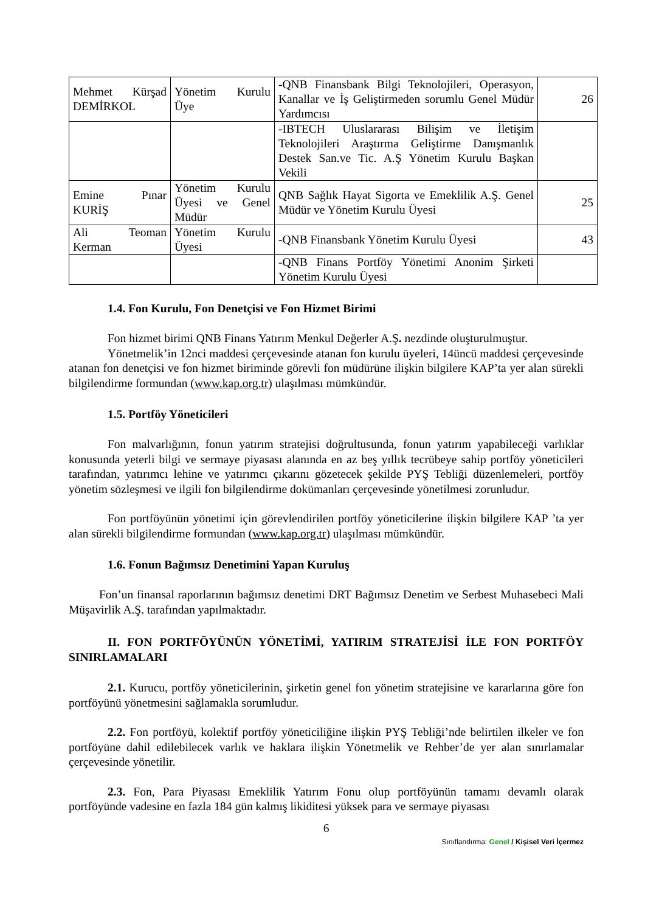| Mehmet Kürşad DEMİRKOL | Yönetim Kurulu Üye | -QNB Finansbank Bilgi Teknolojileri, Operasyon, Kanallar ve İş Geliştirmeden sorumlu Genel Müdür Yardımcısı | 26 |
| | | -IBTECH Uluslararası Bilişim ve İletişim Teknolojileri Araştırma Geliştirme Danışmanlık Destek San.ve Tic. A.Ş Yönetim Kurulu Başkan Vekili | |
| Emine Pınar KURİŞ | Yönetim Kurulu Üyesi ve Genel Müdür | QNB Sağlık Hayat Sigorta ve Emeklilik A.Ş. Genel Müdür ve Yönetim Kurulu Üyesi | 25 |
| Ali Teoman Kerman | Yönetim Kurulu Üyesi | -QNB Finansbank Yönetim Kurulu Üyesi | 43 |
| | | -QNB Finans Portföy Yönetimi Anonim Şirketi Yönetim Kurulu Üyesi | |
1.4. Fon Kurulu, Fon Denetçisi ve Fon Hizmet Birimi
Fon hizmet birimi QNB Finans Yatırım Menkul Değerler A.Ş. nezdinde oluşturulmuştur.
Yönetmelik’in 12nci maddesi çerçevesinde atanan fon kurulu üyeleri, 14üncü maddesi çerçevesinde atanan fon denetçisi ve fon hizmet biriminde görevli fon müdürüne ilişkin bilgilere KAP’ta yer alan sürekli bilgilendirme formundan (www.kap.org.tr) ulaşılması mümkündür.
1.5. Portföy Yöneticileri
Fon malvarlığının, fonun yatırım stratejisi doğrultusunda, fonun yatırım yapabileceği varlıklar konusunda yeterli bilgi ve sermaye piyasası alanında en az beş yıllık tecrübeye sahip portföy yöneticileri tarafından, yatırımcı lehine ve yatırımcı çıkarını gözetecek şekilde PYŞ Tebliği düzenlemeleri, portföy yönetim sözleşmesi ve ilgili fon bilgilendirme dokümanları çerçevesinde yönetilmesi zorunludur.
Fon portföyünün yönetimi için görevlendirilen portföy yöneticilerine ilişkin bilgilere KAP ’ta yer alan sürekli bilgilendirme formundan (www.kap.org.tr) ulaşılması mümkündür.
1.6. Fonun Bağımsız Denetimini Yapan Kuruluş
Fon’un finansal raporlarının bağımsız denetimi DRT Bağımsız Denetim ve Serbest Muhasebeci Mali Müşavirlik A.Ş. tarafından yapılmaktadır.
II. FON PORTFÖYÜNÜN YÖNETİMİ, YATIRIM STRATEJİSİ İLE FON PORTFÖY SINIRLAMALARI
2.1. Kurucu, portföy yöneticilerinin, şirketin genel fon yönetim stratejisine ve kararlarına göre fon portföyünü yönetmesini sağlamakla sorumludur.
2.2. Fon portföyü, kolektif portföy yöneticiliğine ilişkin PYŞ Tebliği’nde belirtilen ilkeler ve fon portföyüne dahil edilebilecek varlık ve haklara ilişkin Yönetmelik ve Rehber’de yer alan sınırlamalar çerçevesinde yönetilir.
2.3. Fon, Para Piyasası Emeklilik Yatırım Fonu olup portföyünün tamamı devamlı olarak portföyünde vadesine en fazla 184 gün kalmış likiditesi yüksek para ve sermaye piyasası
6
Sınıflandırma: Genel / Kişisel Veri İçermez